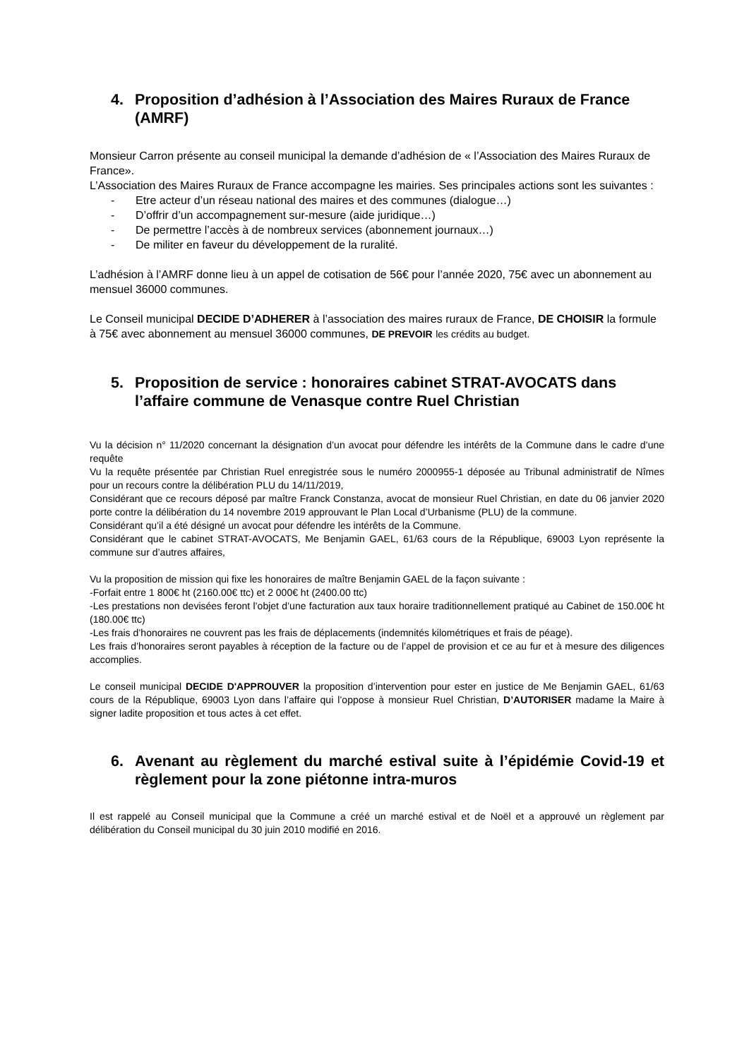4. Proposition d’adhésion à l’Association des Maires Ruraux de France (AMRF)
Monsieur Carron présente au conseil municipal la demande d’adhésion de « l’Association des Maires Ruraux de France».
L’Association des Maires Ruraux de France accompagne les mairies. Ses principales actions sont les suivantes :
- Etre acteur d’un réseau national des maires et des communes (dialogue…)
- D’offrir d’un accompagnement sur-mesure (aide juridique…)
- De permettre l’accès à de nombreux services (abonnement journaux…)
- De militer en faveur du développement de la ruralité.
L’adhésion à l’AMRF donne lieu à un appel de cotisation de 56€ pour l’année 2020, 75€ avec un abonnement au mensuel 36000 communes.
Le Conseil municipal DECIDE D’ADHERER à l’association des maires ruraux de France, DE CHOISIR la formule à 75€ avec abonnement au mensuel 36000 communes, DE PREVOIR les crédits au budget.
5. Proposition de service : honoraires cabinet STRAT-AVOCATS dans l’affaire commune de Venasque contre Ruel Christian
Vu la décision n° 11/2020 concernant la désignation d’un avocat pour défendre les intérêts de la Commune dans le cadre d’une requête
Vu la requête présentée par Christian Ruel enregistrée sous le numéro 2000955-1 déposée au Tribunal administratif de Nîmes pour un recours contre la délibération PLU du 14/11/2019,
Considérant que ce recours déposé par maître Franck Constanza, avocat de monsieur Ruel Christian, en date du 06 janvier 2020 porte contre la délibération du 14 novembre 2019 approuvant le Plan Local d’Urbanisme (PLU) de la commune.
Considérant qu’il a été désigné un avocat pour défendre les intérêts de la Commune.
Considérant que le cabinet STRAT-AVOCATS, Me Benjamin GAEL, 61/63 cours de la République, 69003 Lyon représente la commune sur d’autres affaires,
Vu la proposition de mission qui fixe les honoraires de maître Benjamin GAEL de la façon suivante :
-Forfait entre 1 800€ ht (2160.00€ ttc) et 2 000€ ht (2400.00 ttc)
-Les prestations non devisées feront l’objet d’une facturation aux taux horaire traditionnellement pratiqué au Cabinet de 150.00€ ht (180.00€ ttc)
-Les frais d’honoraires ne couvrent pas les frais de déplacements (indemnités kilométriques et frais de péage).
Les frais d’honoraires seront payables à réception de la facture ou de l’appel de provision et ce au fur et à mesure des diligences accomplies.
Le conseil municipal DECIDE D'APPROUVER la proposition d’intervention pour ester en justice de Me Benjamin GAEL, 61/63 cours de la République, 69003 Lyon dans l’affaire qui l’oppose à monsieur Ruel Christian, D’AUTORISER madame la Maire à signer ladite proposition et tous actes à cet effet.
6. Avenant au règlement du marché estival suite à l’épidémie Covid-19 et règlement pour la zone piétonne intra-muros
Il est rappelé au Conseil municipal que la Commune a créé un marché estival et de Noël et a approuvé un règlement par délibération du Conseil municipal du 30 juin 2010 modifié en 2016.